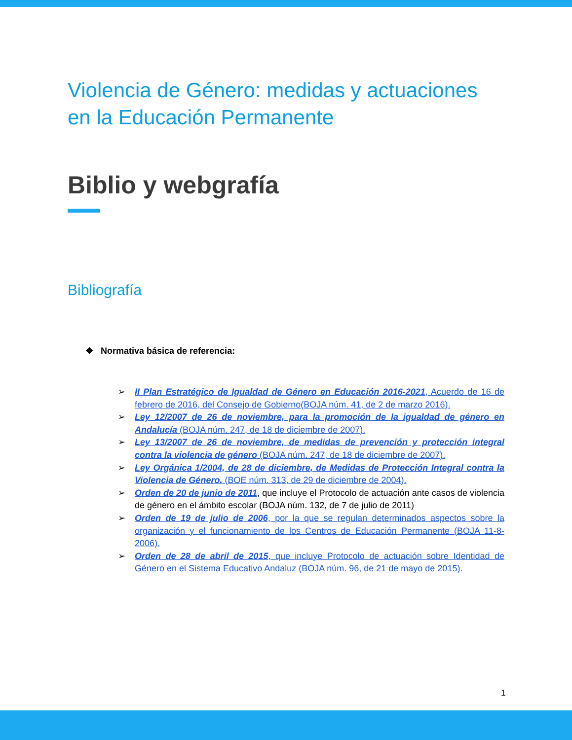Violencia de Género: medidas y actuaciones en la Educación Permanente
Biblio y webgrafía
Bibliografía
❖ Normativa básica de referencia:
➢ II Plan Estratégico de Igualdad de Género en Educación 2016-2021, Acuerdo de 16 de febrero de 2016, del Consejo de Gobierno(BOJA núm. 41, de 2 de marzo 2016).
➢ Ley 12/2007 de 26 de noviembre, para la promoción de la igualdad de género en Andalucía (BOJA núm. 247, de 18 de diciembre de 2007).
➢ Ley 13/2007 de 26 de noviembre, de medidas de prevención y protección integral contra la violencia de género (BOJA núm. 247, de 18 de diciembre de 2007).
➢ Ley Orgánica 1/2004, de 28 de diciembre, de Medidas de Protección Integral contra la Violencia de Género. (BOE núm. 313, de 29 de diciembre de 2004).
➢ Orden de 20 de junio de 2011, que incluye el Protocolo de actuación ante casos de violencia de género en el ámbito escolar (BOJA núm. 132, de 7 de julio de 2011)
➢ Orden de 19 de julio de 2006, por la que se regulan determinados aspectos sobre la organización y el funcionamiento de los Centros de Educación Permanente (BOJA 11-8-2006).
➢ Orden de 28 de abril de 2015, que incluye Protocolo de actuación sobre Identidad de Género en el Sistema Educativo Andaluz (BOJA núm. 96, de 21 de mayo de 2015).
1